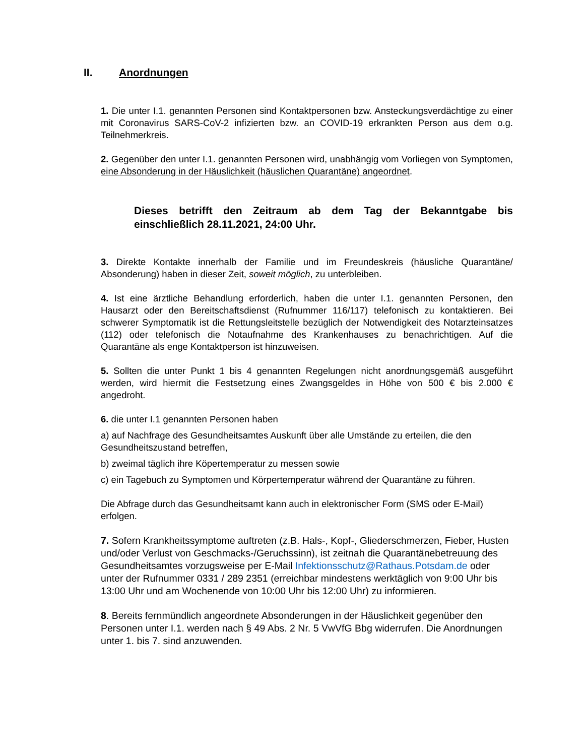II. Anordnungen
1. Die unter I.1. genannten Personen sind Kontaktpersonen bzw. Ansteckungsverdächtige zu einer mit Coronavirus SARS-CoV-2 infizierten bzw. an COVID-19 erkrankten Person aus dem o.g. Teilnehmerkreis.
2. Gegenüber den unter I.1. genannten Personen wird, unabhängig vom Vorliegen von Symptomen, eine Absonderung in der Häuslichkeit (häuslichen Quarantäne) angeordnet.
Dieses betrifft den Zeitraum ab dem Tag der Bekanntgabe bis einschließlich 28.11.2021, 24:00 Uhr.
3. Direkte Kontakte innerhalb der Familie und im Freundeskreis (häusliche Quarantäne/ Absonderung) haben in dieser Zeit, soweit möglich, zu unterbleiben.
4. Ist eine ärztliche Behandlung erforderlich, haben die unter I.1. genannten Personen, den Hausarzt oder den Bereitschaftsdienst (Rufnummer 116/117) telefonisch zu kontaktieren. Bei schwerer Symptomatik ist die Rettungsleitstelle bezüglich der Notwendigkeit des Notarzteinsatzes (112) oder telefonisch die Notaufnahme des Krankenhauses zu benachrichtigen. Auf die Quarantäne als enge Kontaktperson ist hinzuweisen.
5. Sollten die unter Punkt 1 bis 4 genannten Regelungen nicht anordnungsgemäß ausgeführt werden, wird hiermit die Festsetzung eines Zwangsgeldes in Höhe von 500 € bis 2.000 € angedroht.
6. die unter I.1 genannten Personen haben
a) auf Nachfrage des Gesundheitsamtes Auskunft über alle Umstände zu erteilen, die den Gesundheitszustand betreffen,
b) zweimal täglich ihre Köpertemperatur zu messen sowie
c) ein Tagebuch zu Symptomen und Körpertemperatur während der Quarantäne zu führen.
Die Abfrage durch das Gesundheitsamt kann auch in elektronischer Form (SMS oder E-Mail) erfolgen.
7. Sofern Krankheitssymptome auftreten (z.B. Hals-, Kopf-, Gliederschmerzen, Fieber, Husten und/oder Verlust von Geschmacks-/Geruchssinn), ist zeitnah die Quarantänebetreuung des Gesundheitsamtes vorzugsweise per E-Mail Infektionsschutz@Rathaus.Potsdam.de oder unter der Rufnummer 0331 / 289 2351 (erreichbar mindestens werktäglich von 9:00 Uhr bis 13:00 Uhr und am Wochenende von 10:00 Uhr bis 12:00 Uhr) zu informieren.
8. Bereits fernmündlich angeordnete Absonderungen in der Häuslichkeit gegenüber den Personen unter I.1. werden nach § 49 Abs. 2 Nr. 5 VwVfG Bbg widerrufen. Die Anordnungen unter 1. bis 7. sind anzuwenden.